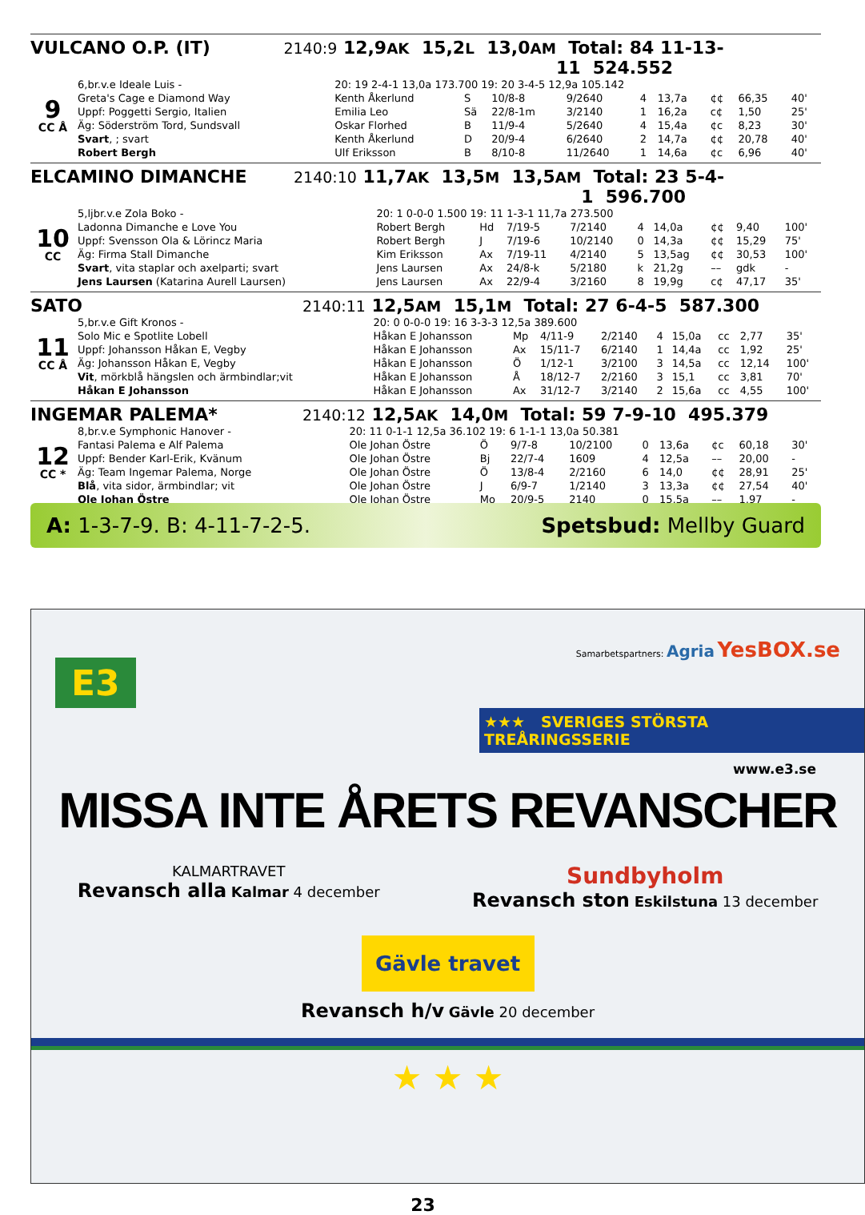VULCANO O.P. (IT) 2140:9 12,9<sup>AK</sup> 15,2<sup>L</sup> 13,0<sup>AM</sup> Total: 84 11-13-11 524.552
| 9 CC Å | 6,br.v.e Ideale Luis - | 20: 19 2-4-1 13,0a 173.700 19: 20 3-4-5 12,9a 105.142 | | | | | | | | |
| | Greta's Cage e Diamond Way | Kenth Åkerlund | S | 10/8-8 | 9/2640 | 4 | 13,7a | ¢¢ | 66,35 | 40' |
| | Uppf: Poggetti Sergio, Italien | Emilia Leo | Sä | 22/8-1m | 3/2140 | 1 | 16,2a | c¢ | 1,50 | 25' |
| | Äg: Söderström Tord, Sundsvall | Oskar Florhed | B | 11/9-4 | 5/2640 | 4 | 15,4a | ¢c | 8,23 | 30' |
| | Svart , ; svart | Kenth Åkerlund | D | 20/9-4 | 6/2640 | 2 | 14,7a | ¢¢ | 20,78 | 40' |
| | Robert Bergh | Ulf Eriksson | B | 8/10-8 | 11/2640 | 1 | 14,6a | ¢c | 6,96 | 40' |
ELCAMINO DIMANCHE 2140:10 11,7<sup>AK</sup> 13,5<sup>M</sup> 13,5<sup>AM</sup> Total: 23 5-4-1 596.700
| 10 CC | 5,ljbr.v.e Zola Boko - | 20: 1 0-0-0 1.500 19: 11 1-3-1 11,7a 273.500 | | | | | | | | |
| | Ladonna Dimanche e Love You | Robert Bergh | Hd | 7/19-5 | 7/2140 | 4 | 14,0a | ¢¢ | 9,40 | 100' |
| | Uppf: Svensson Ola & Lörincz Maria | Robert Bergh | J | 7/19-6 | 10/2140 | 0 | 14,3a | ¢¢ | 15,29 | 75' |
| | Äg: Firma Stall Dimanche | Kim Eriksson | Ax | 7/19-11 | 4/2140 | 5 | 13,5ag | ¢¢ | 30,53 | 100' |
| | Svart , vita staplar och axelparti; svart | Jens Laursen | Ax | 24/8-k | 5/2180 | k | 21,2g | –– | gdk | - |
| | Jens Laursen (Katarina Aurell Laursen) | Jens Laursen | Ax | 22/9-4 | 3/2160 | 8 | 19,9g | c¢ | 47,17 | 35' |
SATO 2140:11 12,5<sup>AM</sup> 15,1<sup>M</sup> Total: 27 6-4-5 587.300
| 11 CC Å | 5,br.v.e Gift Kronos - | 20: 0 0-0-0 19: 16 3-3-3 12,5a 389.600 | | | | | | | | |
| | Solo Mic e Spotlite Lobell | Håkan E Johansson | Mp | 4/11-9 | 2/2140 | 4 | 15,0a | cc | 2,77 | 35' |
| | Uppf: Johansson Håkan E, Vegby | Håkan E Johansson | Ax | 15/11-7 | 6/2140 | 1 | 14,4a | cc | 1,92 | 25' |
| | Äg: Johansson Håkan E, Vegby | Håkan E Johansson | Ö | 1/12-1 | 3/2100 | 3 | 14,5a | cc | 12,14 | 100' |
| | Vit , mörkblå hängslen och ärmbindlar;vit | Håkan E Johansson | Å | 18/12-7 | 2/2160 | 3 | 15,1 | cc | 3,81 | 70' |
| | Håkan E Johansson | Håkan E Johansson | Ax | 31/12-7 | 3/2140 | 2 | 15,6a | cc | 4,55 | 100' |
INGEMAR PALEMA* 2140:12 12,5<sup>AK</sup> 14,0<sup>M</sup> Total: 59 7-9-10 495.379
| 12 CC * | 8,br.v.e Symphonic Hanover - | 20: 11 0-1-1 12,5a 36.102 19: 6 1-1-1 13,0a 50.381 | | | | | | | | |
| | Fantasi Palema e Alf Palema | Ole Johan Östre | Ö | 9/7-8 | 10/2100 | 0 | 13,6a | ¢c | 60,18 | 30' |
| | Uppf: Bender Karl-Erik, Kvänum | Ole Johan Östre | Bj | 22/7-4 | 1609 | 4 | 12,5a | –– | 20,00 | - |
| | Äg: Team Ingemar Palema, Norge | Ole Johan Östre | Ö | 13/8-4 | 2/2160 | 6 | 14,0 | ¢¢ | 28,91 | 25' |
| | Blå , vita sidor, ärmbindlar; vit | Ole Johan Östre | J | 6/9-7 | 1/2140 | 3 | 13,3a | ¢¢ | 27,54 | 40' |
| | Ole Johan Östre | Ole Johan Östre | Mo | 20/9-5 | 2140 | 0 | 15,5a | –– | 1,97 | - |
A: 1-3-7-9. B: 4-11-7-2-5. Spetsbud: Mellby Guard
E3
Samarbetspartners: Agria YesBOX.se
★★★ SVERIGES STÖRSTA TREÅRINGSSERIE
www.e3.se
MISSA INTE ÅRETS REVANSCHER
KALMARTRAVET
Revansch alla Kalmar 4 december
Sundbyholm
Revansch ston Eskilstuna 13 december
Gävle travet
Revansch h/v Gävle 20 december
★ ★ ★
23